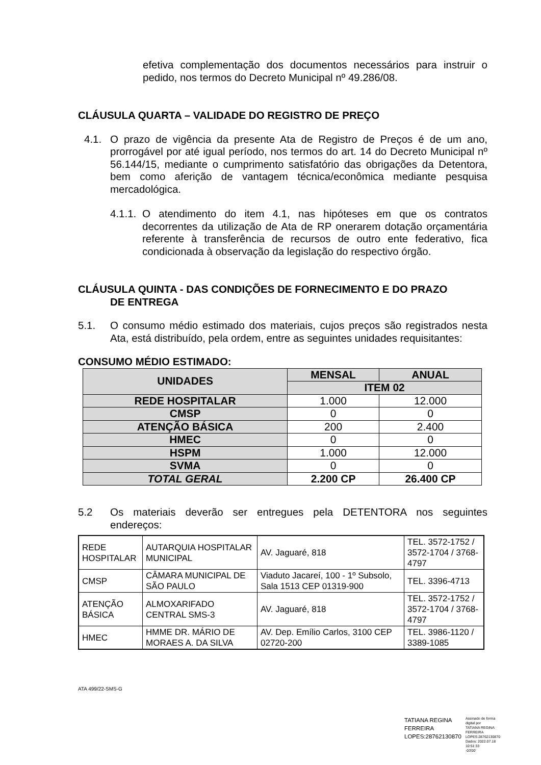efetiva complementação dos documentos necessários para instruir o pedido, nos termos do Decreto Municipal nº 49.286/08.
CLÁUSULA QUARTA – VALIDADE DO REGISTRO DE PREÇO
4.1. O prazo de vigência da presente Ata de Registro de Preços é de um ano, prorrogável por até igual período, nos termos do art. 14 do Decreto Municipal nº 56.144/15, mediante o cumprimento satisfatório das obrigações da Detentora, bem como aferição de vantagem técnica/econômica mediante pesquisa mercadológica.
4.1.1. O atendimento do item 4.1, nas hipóteses em que os contratos decorrentes da utilização de Ata de RP onerarem dotação orçamentária referente à transferência de recursos de outro ente federativo, fica condicionada à observação da legislação do respectivo órgão.
CLÁUSULA QUINTA - DAS CONDIÇÕES DE FORNECIMENTO E DO PRAZO
DE ENTREGA
5.1. O consumo médio estimado dos materiais, cujos preços são registrados nesta Ata, está distribuído, pela ordem, entre as seguintes unidades requisitantes:
CONSUMO MÉDIO ESTIMADO:
| UNIDADES | MENSAL | ANUAL |
| --- | --- | --- |
| | ITEM 02 | |
| REDE HOSPITALAR | 1.000 | 12.000 |
| CMSP | 0 | 0 |
| ATENÇÃO BÁSICA | 200 | 2.400 |
| HMEC | 0 | 0 |
| HSPM | 1.000 | 12.000 |
| SVMA | 0 | 0 |
| TOTAL GERAL | 2.200 CP | 26.400 CP |
5.2 Os materiais deverão ser entregues pela DETENTORA nos seguintes endereços:
| REDE HOSPITALAR | AUTARQUIA HOSPITALAR MUNICIPAL | AV. Jaguaré, 818 | TEL. 3572-1752 / 3572-1704 / 3768-4797 |
| CMSP | CÂMARA MUNICIPAL DE SÃO PAULO | Viaduto Jacareí, 100 - 1º Subsolo, Sala 1513 CEP 01319-900 | TEL. 3396-4713 |
| ATENÇÃO BÁSICA | ALMOXARIFADO CENTRAL SMS-3 | AV. Jaguaré, 818 | TEL. 3572-1752 / 3572-1704 / 3768-4797 |
| HMEC | HMME DR. MÁRIO DE MORAES A. DA SILVA | AV. Dep. Emílio Carlos, 3100 CEP 02720-200 | TEL. 3986-1120 / 3389-1085 |
ATA 499/22-SMS-G
TATIANA REGINA
FERREIRA
LOPES:28762130870
Assinado de forma digital por
TATIANA REGINA FERREIRA
LOPES:28762130870
Dados: 2022.07.18 10:51:33
-03'00'